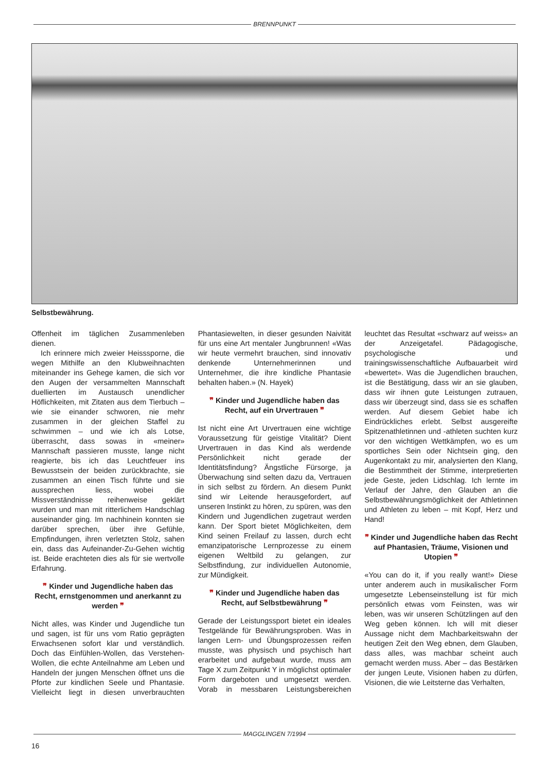BRENNPUNKT
Selbstbewährung.
Offenheit im täglichen Zusammenleben dienen.
Ich erinnere mich zweier Heisssporne, die wegen Mithilfe an den Klubweihnachten miteinander ins Gehege kamen, die sich vor den Augen der versammelten Mannschaft duellierten im Austausch unendlicher Höflichkeiten, mit Zitaten aus dem Tierbuch – wie sie einander schworen, nie mehr zusammen in der gleichen Staffel zu schwimmen – und wie ich als Lotse, überrascht, dass sowas in «meiner» Mannschaft passieren musste, lange nicht reagierte, bis ich das Leuchtfeuer ins Bewusstsein der beiden zurückbrachte, sie zusammen an einen Tisch führte und sie aussprechen liess, wobei die Missverständnisse reihenweise geklärt wurden und man mit ritterlichem Handschlag auseinander ging. Im nachhinein konnten sie darüber sprechen, über ihre Gefühle, Empfindungen, ihren verletzten Stolz, sahen ein, dass das Aufeinander-Zu-Gehen wichtig ist. Beide erachteten dies als für sie wertvolle Erfahrung.
❞ Kinder und Jugendliche haben das Recht, ernstgenommen und anerkannt zu werden ❞
Nicht alles, was Kinder und Jugendliche tun und sagen, ist für uns vom Ratio geprägten Erwachsenen sofort klar und verständlich. Doch das Einfühlen-Wollen, das Verstehen-Wollen, die echte Anteilnahme am Leben und Handeln der jungen Menschen öffnet uns die Pforte zur kindlichen Seele und Phantasie. Vielleicht liegt in diesen unverbrauchten Phantasiewelten, in dieser gesunden Naivität für uns eine Art mentaler Jungbrunnen! «Was wir heute vermehrt brauchen, sind innovativ denkende Unternehmerinnen und Unternehmer, die ihre kindliche Phantasie behalten haben.» (N. Hayek)
❞ Kinder und Jugendliche haben das Recht, auf ein Urvertrauen ❞
Ist nicht eine Art Urvertrauen eine wichtige Voraussetzung für geistige Vitalität? Dient Urvertrauen in das Kind als werdende Persönlichkeit nicht gerade der Identitätsfindung? Ängstliche Fürsorge, ja Überwachung sind selten dazu da, Vertrauen in sich selbst zu fördern. An diesem Punkt sind wir Leitende herausgefordert, auf unseren Instinkt zu hören, zu spüren, was den Kindern und Jugendlichen zugetraut werden kann. Der Sport bietet Möglichkeiten, dem Kind seinen Freilauf zu lassen, durch echt emanzipatorische Lernprozesse zu einem eigenen Weltbild zu gelangen, zur Selbstfindung, zur individuellen Autonomie, zur Mündigkeit.
❞ Kinder und Jugendliche haben das Recht, auf Selbstbewährung ❞
Gerade der Leistungssport bietet ein ideales Testgelände für Bewährungsproben. Was in langen Lern- und Übungsprozessen reifen musste, was physisch und psychisch hart erarbeitet und aufgebaut wurde, muss am Tage X zum Zeitpunkt Y in möglichst optimaler Form dargeboten und umgesetzt werden. Vorab in messbaren Leistungsbereichen leuchtet das Resultat «schwarz auf weiss» an der Anzeigetafel. Pädagogische, psychologische und trainingswissenschaftliche Aufbauarbeit wird «bewertet». Was die Jugendlichen brauchen, ist die Bestätigung, dass wir an sie glauben, dass wir ihnen gute Leistungen zutrauen, dass wir überzeugt sind, dass sie es schaffen werden. Auf diesem Gebiet habe ich Eindrückliches erlebt. Selbst ausgereifte Spitzenathletinnen und -athleten suchten kurz vor den wichtigen Wettkämpfen, wo es um sportliches Sein oder Nichtsein ging, den Augenkontakt zu mir, analysierten den Klang, die Bestimmtheit der Stimme, interpretierten jede Geste, jeden Lidschlag. Ich lernte im Verlauf der Jahre, den Glauben an die Selbstbewährungsmöglichkeit der Athletinnen und Athleten zu leben – mit Kopf, Herz und Hand!
❞ Kinder und Jugendliche haben das Recht auf Phantasien, Träume, Visionen und Utopien ❞
«You can do it, if you really want!» Diese unter anderem auch in musikalischer Form umgesetzte Lebenseinstellung ist für mich persönlich etwas vom Feinsten, was wir leben, was wir unseren Schützlingen auf den Weg geben können. Ich will mit dieser Aussage nicht dem Machbarkeitswahn der heutigen Zeit den Weg ebnen, dem Glauben, dass alles, was machbar scheint auch gemacht werden muss. Aber – das Bestärken der jungen Leute, Visionen haben zu dürfen, Visionen, die wie Leitsterne das Verhalten,
MAGGLINGEN 7/1994
16